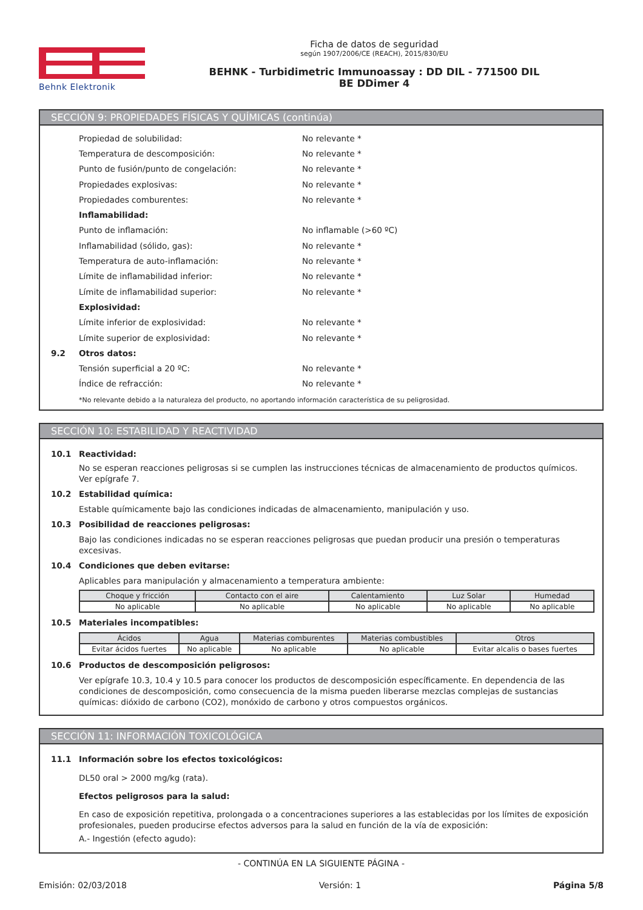Behnk Elektronik
Ficha de datos de seguridad
según 1907/2006/CE (REACH), 2015/830/EU
BEHNK - Turbidimetric Immunoassay : DD DIL - 771500 DIL
BE DDimer 4
SECCIÓN 9: PROPIEDADES FÍSICAS Y QUÍMICAS (continúa)
Propiedad de solubilidad: No relevante *
Temperatura de descomposición: No relevante *
Punto de fusión/punto de congelación: No relevante *
Propiedades explosivas: No relevante *
Propiedades comburentes: No relevante *
Inflamabilidad:
Punto de inflamación: No inflamable (>60 ºC)
Inflamabilidad (sólido, gas): No relevante *
Temperatura de auto-inflamación: No relevante *
Límite de inflamabilidad inferior: No relevante *
Límite de inflamabilidad superior: No relevante *
Explosividad:
Límite inferior de explosividad: No relevante *
Límite superior de explosividad: No relevante *
9.2 Otros datos:
Tensión superficial a 20 ºC: No relevante *
Índice de refracción: No relevante *
*No relevante debido a la naturaleza del producto, no aportando información característica de su peligrosidad.
SECCIÓN 10: ESTABILIDAD Y REACTIVIDAD
10.1 Reactividad:
No se esperan reacciones peligrosas si se cumplen las instrucciones técnicas de almacenamiento de productos químicos. Ver epígrafe 7.
10.2 Estabilidad química:
Estable químicamente bajo las condiciones indicadas de almacenamiento, manipulación y uso.
10.3 Posibilidad de reacciones peligrosas:
Bajo las condiciones indicadas no se esperan reacciones peligrosas que puedan producir una presión o temperaturas excesivas.
10.4 Condiciones que deben evitarse:
Aplicables para manipulación y almacenamiento a temperatura ambiente:
| Choque y fricción | Contacto con el aire | Calentamiento | Luz Solar | Humedad |
| --- | --- | --- | --- | --- |
| No aplicable | No aplicable | No aplicable | No aplicable | No aplicable |
10.5 Materiales incompatibles:
| Ácidos | Agua | Materias comburentes | Materias combustibles | Otros |
| --- | --- | --- | --- | --- |
| Evitar ácidos fuertes | No aplicable | No aplicable | No aplicable | Evitar alcalis o bases fuertes |
10.6 Productos de descomposición peligrosos:
Ver epígrafe 10.3, 10.4 y 10.5 para conocer los productos de descomposición específicamente. En dependencia de las condiciones de descomposición, como consecuencia de la misma pueden liberarse mezclas complejas de sustancias químicas: dióxido de carbono (CO2), monóxido de carbono y otros compuestos orgánicos.
SECCIÓN 11: INFORMACIÓN TOXICOLÓGICA
11.1 Información sobre los efectos toxicológicos:
DL50 oral > 2000 mg/kg (rata).
Efectos peligrosos para la salud:
En caso de exposición repetitiva, prolongada o a concentraciones superiores a las establecidas por los límites de exposición profesionales, pueden producirse efectos adversos para la salud en función de la vía de exposición:
A.- Ingestión (efecto agudo):
- CONTINÚA EN LA SIGUIENTE PÁGINA -
Emisión: 02/03/2018 Versión: 1 Página 5/8